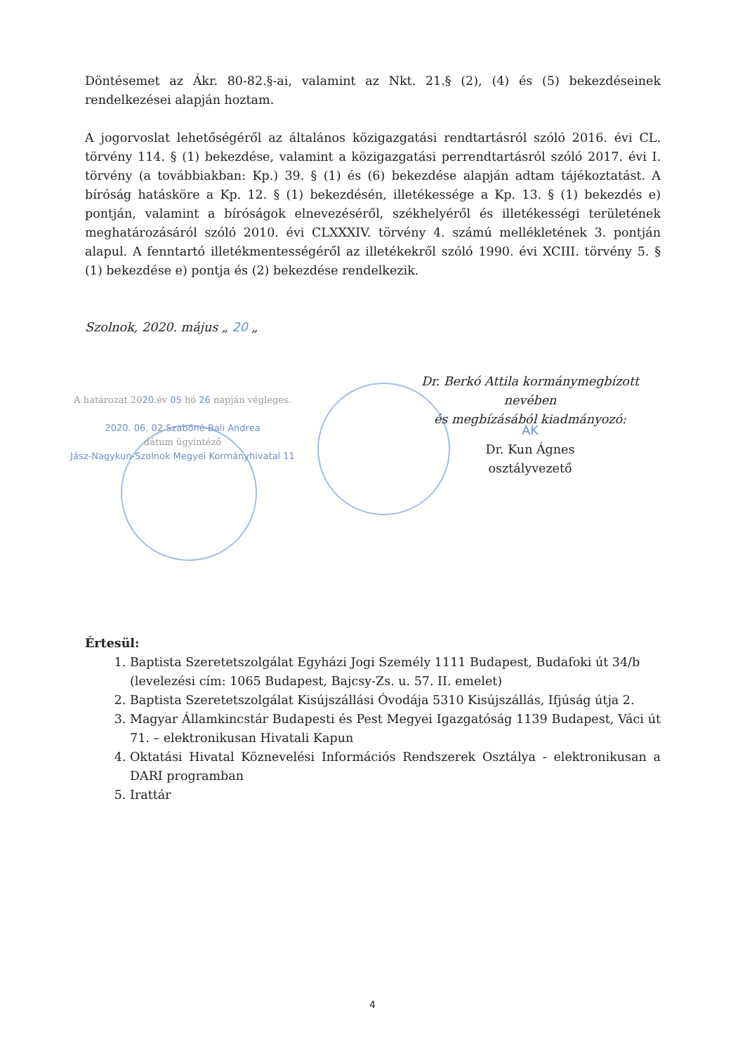Döntésemet az Ákr. 80-82.§-ai, valamint az Nkt. 21.§ (2), (4) és (5) bekezdéseinek rendelkezései alapján hoztam.
A jogorvoslat lehetőségéről az általános közigazgatási rendtartásról szóló 2016. évi CL. törvény 114. § (1) bekezdése, valamint a közigazgatási perrendtartásról szóló 2017. évi I. törvény (a továbbiakban: Kp.) 39. § (1) és (6) bekezdése alapján adtam tájékoztatást. A bíróság hatásköre a Kp. 12. § (1) bekezdésén, illetékessége a Kp. 13. § (1) bekezdés e) pontján, valamint a bíróságok elnevezéséről, székhelyéről és illetékességi területének meghatározásáról szóló 2010. évi CLXXXIV. törvény 4. számú mellékletének 3. pontján alapul. A fenntartó illetékmentességéről az illetékekről szóló 1990. évi XCIII. törvény 5. § (1) bekezdése e) pontja és (2) bekezdése rendelkezik.
Szolnok, 2020. május „ 20 „
Dr. Berkó Attila kormánymegbízott nevében
és megbízásából kiadmányozó:
A határozat 2020.év 05 hó 26 napján végleges.
2020. 06. 02 Szabóné-Bali Andrea
dátum ügyintéző
Jász-Nagykun-Szolnok Megyei Kormányhivatal 11
AK
Dr. Kun Ágnes
osztályvezető
Értesül:
1. Baptista Szeretetszolgálat Egyházi Jogi Személy 1111 Budapest, Budafoki út 34/b (levelezési cím: 1065 Budapest, Bajcsy-Zs. u. 57. II. emelet)
2. Baptista Szeretetszolgálat Kisújszállási Óvodája 5310 Kisújszállás, Ifjúság útja 2.
3. Magyar Államkincstár Budapesti és Pest Megyei Igazgatóság 1139 Budapest, Váci út 71. – elektronikusan Hivatali Kapun
4. Oktatási Hivatal Köznevelési Információs Rendszerek Osztálya - elektronikusan a DARI programban
5. Irattár
4